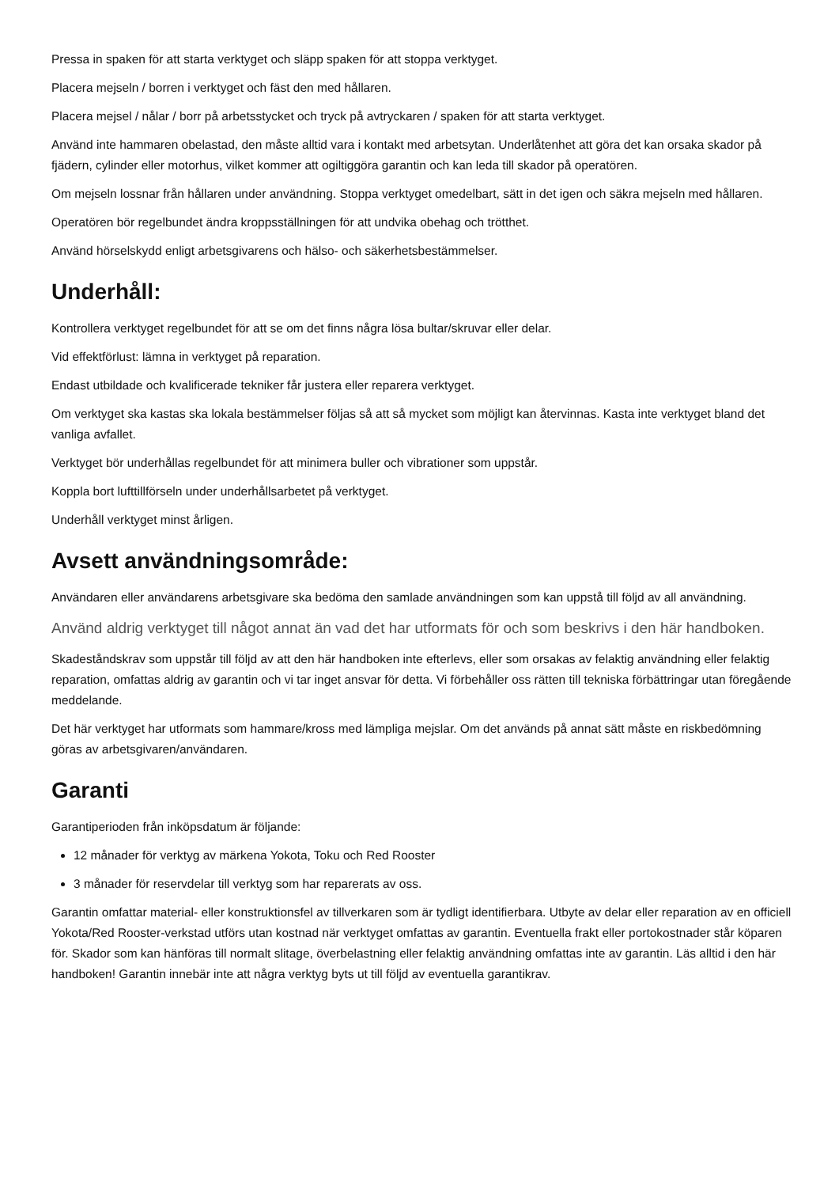Pressa in spaken för att starta verktyget och släpp spaken för att stoppa verktyget.
Placera mejseln / borren i verktyget och fäst den med hållaren.
Placera mejsel / nålar / borr på arbetsstycket och tryck på avtryckaren / spaken för att starta verktyget.
Använd inte hammaren obelastad, den måste alltid vara i kontakt med arbetsytan. Underlåtenhet att göra det kan orsaka skador på fjädern, cylinder eller motorhus, vilket kommer att ogiltiggöra garantin och kan leda till skador på operatören.
Om mejseln lossnar från hållaren under användning. Stoppa verktyget omedelbart, sätt in det igen och säkra mejseln med hållaren.
Operatören bör regelbundet ändra kroppsställningen för att undvika obehag och trötthet.
Använd hörselskydd enligt arbetsgivarens och hälso- och säkerhetsbestämmelser.
Underhåll:
Kontrollera verktyget regelbundet för att se om det finns några lösa bultar/skruvar eller delar.
Vid effektförlust: lämna in verktyget på reparation.
Endast utbildade och kvalificerade tekniker får justera eller reparera verktyget.
Om verktyget ska kastas ska lokala bestämmelser följas så att så mycket som möjligt kan återvinnas. Kasta inte verktyget bland det vanliga avfallet.
Verktyget bör underhållas regelbundet för att minimera buller och vibrationer som uppstår.
Koppla bort lufttillförseln under underhållsarbetet på verktyget.
Underhåll verktyget minst årligen.
Avsett användningsområde:
Användaren eller användarens arbetsgivare ska bedöma den samlade användningen som kan uppstå till följd av all användning.
Använd aldrig verktyget till något annat än vad det har utformats för och som beskrivs i den här handboken.
Skadeståndskrav som uppstår till följd av att den här handboken inte efterlevs, eller som orsakas av felaktig användning eller felaktig reparation, omfattas aldrig av garantin och vi tar inget ansvar för detta. Vi förbehåller oss rätten till tekniska förbättringar utan föregående meddelande.
Det här verktyget har utformats som hammare/kross med lämpliga mejslar. Om det används på annat sätt måste en riskbedömning göras av arbetsgivaren/användaren.
Garanti
Garantiperioden från inköpsdatum är följande:
12 månader för verktyg av märkena Yokota, Toku och Red Rooster
3 månader för reservdelar till verktyg som har reparerats av oss.
Garantin omfattar material- eller konstruktionsfel av tillverkaren som är tydligt identifierbara. Utbyte av delar eller reparation av en officiell Yokota/Red Rooster-verkstad utförs utan kostnad när verktyget omfattas av garantin. Eventuella frakt eller portokostnader står köparen för. Skador som kan hänföras till normalt slitage, överbelastning eller felaktig användning omfattas inte av garantin. Läs alltid i den här handboken! Garantin innebär inte att några verktyg byts ut till följd av eventuella garantikrav.